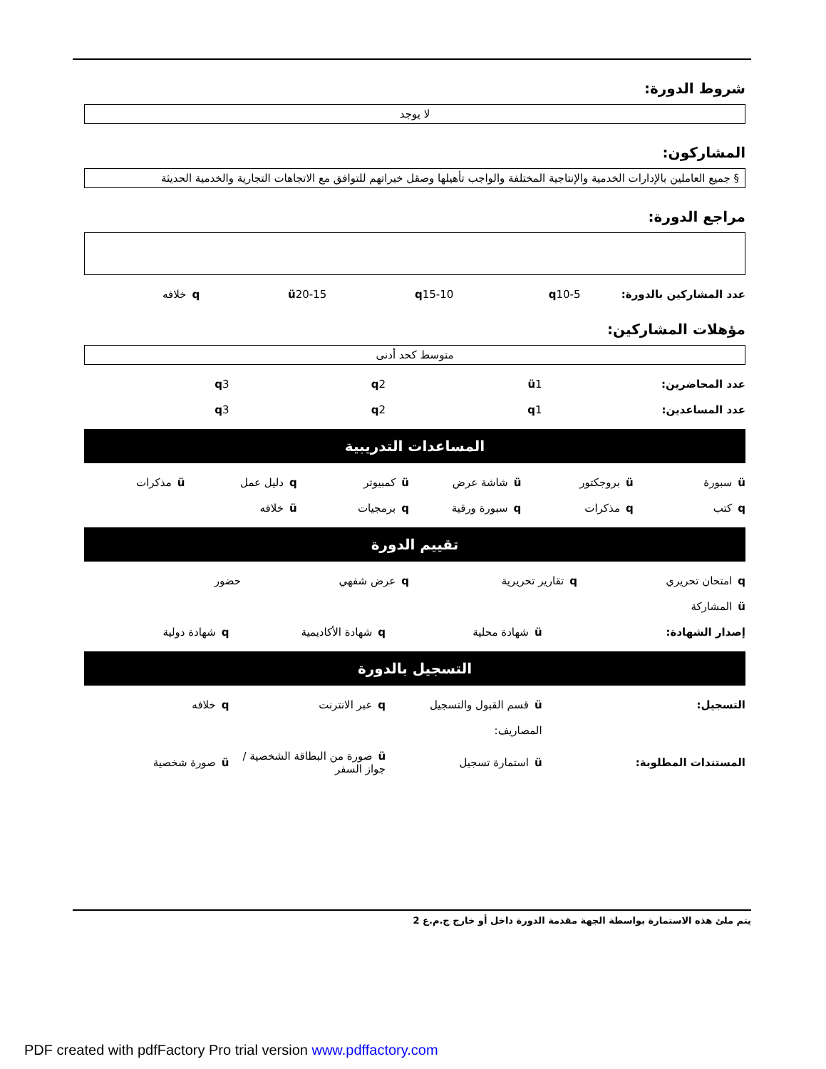شروط الدورة:
لا يوجد
المشاركون:
§ جميع العاملين بالإدارات الخدمية والإنتاجية المختلفة والواجب تأهيلها وصقل خبراتهم للتوافق مع الاتجاهات التجارية والخدمية الحديثة
مراجع الدورة:
عدد المشاركين بالدورة: q10-5 q15-10 ü20-15 qخلافه
مؤهلات المشاركين:
متوسط كحد أدنى
عدد المحاضرين: ü1 q2 q3
عدد المساعدين: q1 q2 q3
المساعدات التدريبية
üسبورة üبروجكتور üشاشة عرض üكمبيوتر qدليل عمل üمذكرات
qكتب qمذكرات qسبورة ورقية qبرمجيات üخلافه
تقييم الدورة
qامتحان تحريري qتقارير تحريرية qعرض شفهي حضور
üالمشاركة
إصدار الشهادة: üشهادة محلية qشهادة الأكاديمية qشهادة دولية
التسجيل بالدورة
التسجيل: üقسم القبول والتسجيل qعبر الانترنت qخلافه
المصاريف:
المستندات المطلوبة: üاستمارة تسجيل
üصورة من البطاقة الشخصية / جواز السفر
üصورة شخصية
يتم ملئ هذه الاستمارة بواسطة الجهة مقدمة الدورة داخل أو خارج ج.م.ع 2
PDF created with pdfFactory Pro trial version www.pdffactory.com